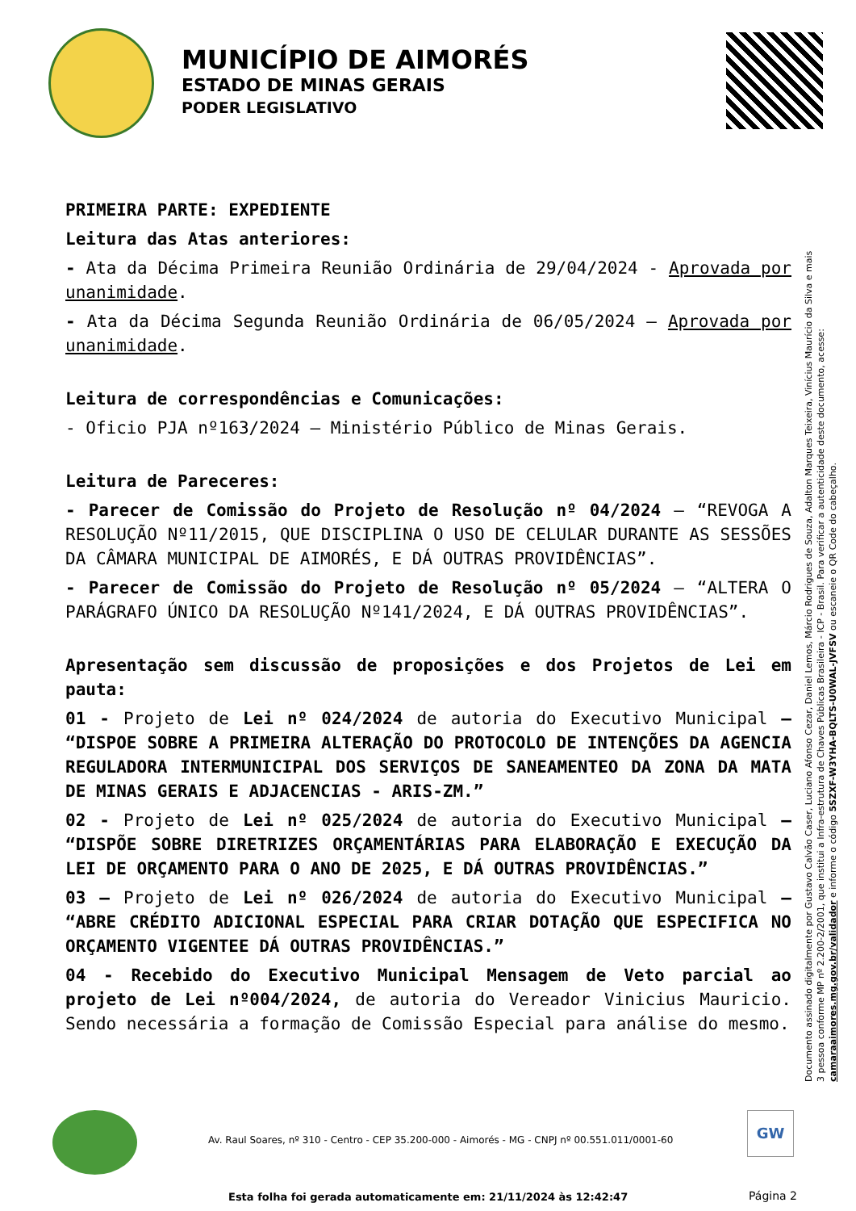MUNICÍPIO DE AIMORÉS
ESTADO DE MINAS GERAIS
PODER LEGISLATIVO
PRIMEIRA PARTE: EXPEDIENTE
Leitura das Atas anteriores:
- Ata da Décima Primeira Reunião Ordinária de 29/04/2024 - Aprovada por unanimidade.
- Ata da Décima Segunda Reunião Ordinária de 06/05/2024 – Aprovada por unanimidade.
Leitura de correspondências e Comunicações:
- Oficio PJA nº163/2024 – Ministério Público de Minas Gerais.
Leitura de Pareceres:
- Parecer de Comissão do Projeto de Resolução nº 04/2024 – “REVOGA A RESOLUÇÃO Nº11/2015, QUE DISCIPLINA O USO DE CELULAR DURANTE AS SESSÕES DA CÂMARA MUNICIPAL DE AIMORÉS, E DÁ OUTRAS PROVIDÊNCIAS”.
- Parecer de Comissão do Projeto de Resolução nº 05/2024 – “ALTERA O PARÁGRAFO ÚNICO DA RESOLUÇÃO Nº141/2024, E DÁ OUTRAS PROVIDÊNCIAS”.
Apresentação sem discussão de proposições e dos Projetos de Lei em pauta:
01 - Projeto de Lei nº 024/2024 de autoria do Executivo Municipal – “DISPOE SOBRE A PRIMEIRA ALTERAÇÃO DO PROTOCOLO DE INTENÇÕES DA AGENCIA REGULADORA INTERMUNICIPAL DOS SERVIÇOS DE SANEAMENTEO DA ZONA DA MATA DE MINAS GERAIS E ADJACENCIAS - ARIS-ZM.”
02 - Projeto de Lei nº 025/2024 de autoria do Executivo Municipal – “DISPÕE SOBRE DIRETRIZES ORÇAMENTÁRIAS PARA ELABORAÇÃO E EXECUÇÃO DA LEI DE ORÇAMENTO PARA O ANO DE 2025, E DÁ OUTRAS PROVIDÊNCIAS.”
03 – Projeto de Lei nº 026/2024 de autoria do Executivo Municipal – “ABRE CRÉDITO ADICIONAL ESPECIAL PARA CRIAR DOTAÇÃO QUE ESPECIFICA NO ORÇAMENTO VIGENTEE DÁ OUTRAS PROVIDÊNCIAS.”
04 - Recebido do Executivo Municipal Mensagem de Veto parcial ao projeto de Lei nº004/2024, de autoria do Vereador Vinicius Mauricio. Sendo necessária a formação de Comissão Especial para análise do mesmo.
Documento assinado digitalmente por Gustavo Calvão Caser, Luciano Afonso Cezar, Daniel Lemos, Márcio Rodrigues de Souza, Adalton Marques Teixeira, Vinícius Maurício da Silva e mais 3 pessoa conforme MP nº 2.200-2/2001, que institui a Infra-estrutura de Chaves Públicas Brasileira - ICP - Brasil. Para verificar a autenticidade deste documento, acesse: camaraaimores.mg.gov.br/validador e informe o código 5SZXF-W3YHA-BQLTS-U0WAL-JVFSV ou escaneie o QR Code do cabeçalho.
Av. Raul Soares, nº 310 - Centro - CEP 35.200-000 - Aimorés - MG - CNPJ nº 00.551.011/0001-60
GW
Esta folha foi gerada automaticamente em: 21/11/2024 às 12:42:47
Página 2